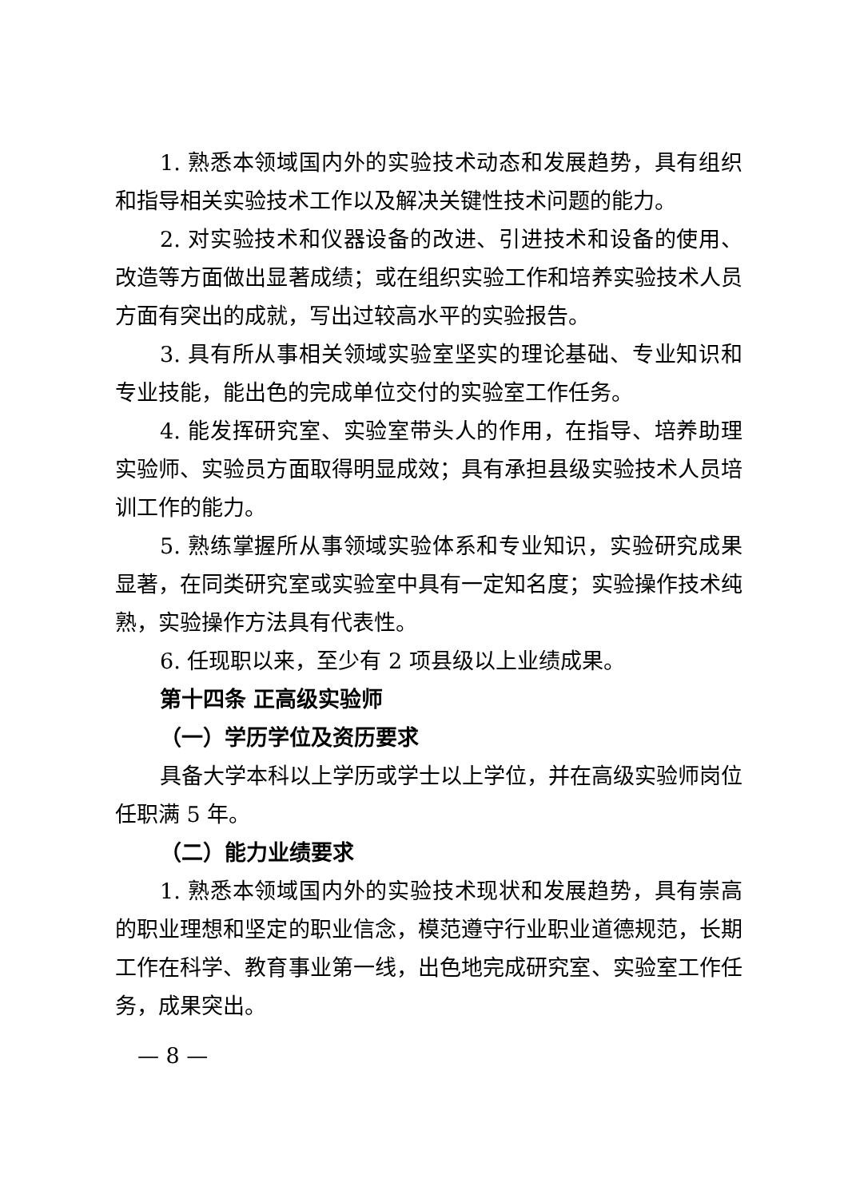1. 熟悉本领域国内外的实验技术动态和发展趋势，具有组织和指导相关实验技术工作以及解决关键性技术问题的能力。
2. 对实验技术和仪器设备的改进、引进技术和设备的使用、改造等方面做出显著成绩；或在组织实验工作和培养实验技术人员方面有突出的成就，写出过较高水平的实验报告。
3. 具有所从事相关领域实验室坚实的理论基础、专业知识和专业技能，能出色的完成单位交付的实验室工作任务。
4. 能发挥研究室、实验室带头人的作用，在指导、培养助理实验师、实验员方面取得明显成效；具有承担县级实验技术人员培训工作的能力。
5. 熟练掌握所从事领域实验体系和专业知识，实验研究成果显著，在同类研究室或实验室中具有一定知名度；实验操作技术纯熟，实验操作方法具有代表性。
6. 任现职以来，至少有 2 项县级以上业绩成果。
第十四条 正高级实验师
（一）学历学位及资历要求
具备大学本科以上学历或学士以上学位，并在高级实验师岗位任职满 5 年。
（二）能力业绩要求
1. 熟悉本领域国内外的实验技术现状和发展趋势，具有崇高的职业理想和坚定的职业信念，模范遵守行业职业道德规范，长期工作在科学、教育事业第一线，出色地完成研究室、实验室工作任务，成果突出。
— 8 —